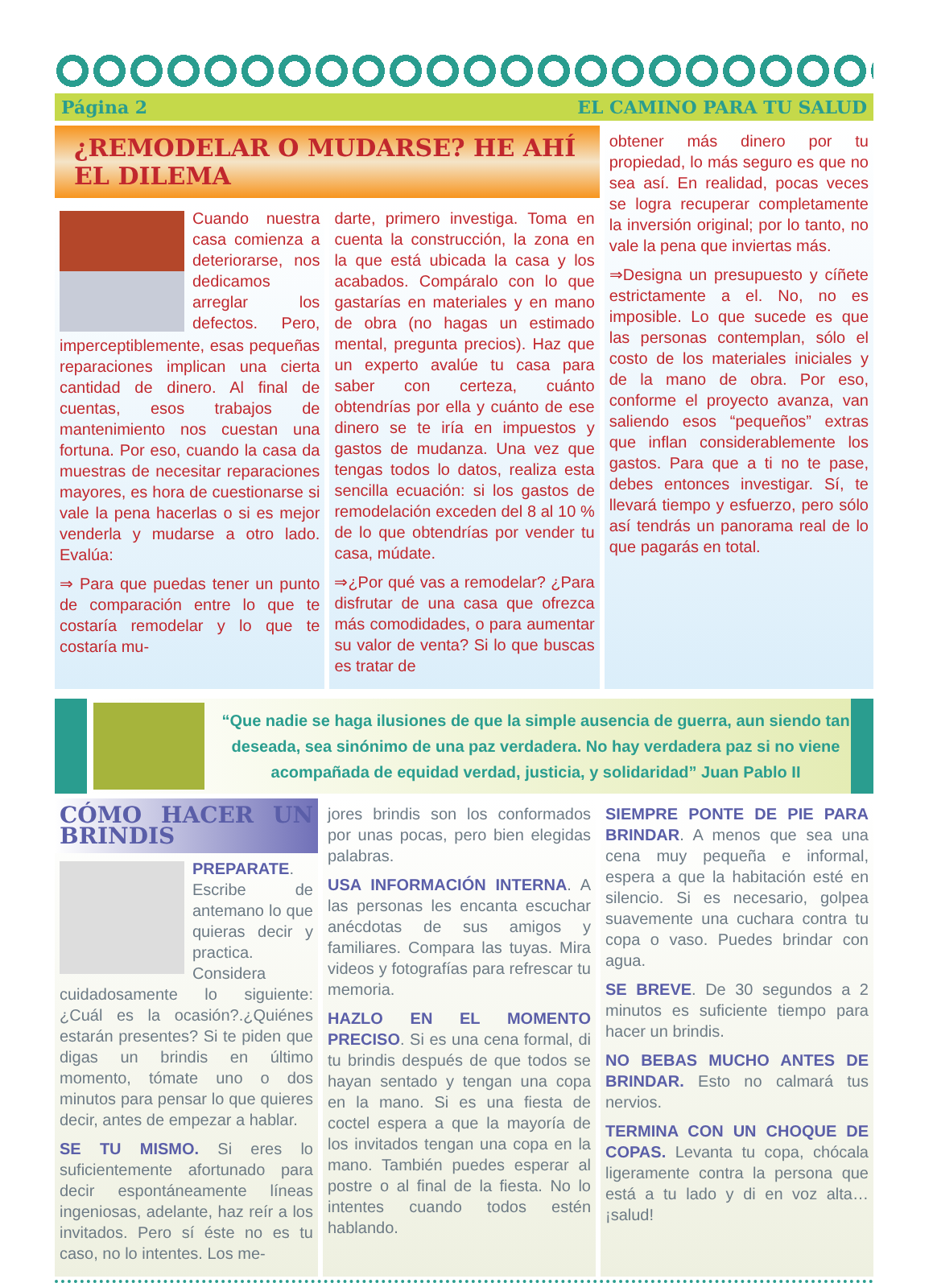Página 2 EL CAMINO PARA TU SALUD
¿REMODELAR O MUDARSE? HE AHÍ EL DILEMA
Cuando nuestra casa comienza a deteriorarse, nos dedicamos arreglar los defectos. Pero, imperceptiblemente, esas pequeñas reparaciones implican una cierta cantidad de dinero. Al final de cuentas, esos trabajos de mantenimiento nos cuestan una fortuna. Por eso, cuando la casa da muestras de necesitar reparaciones mayores, es hora de cuestionarse si vale la pena hacerlas o si es mejor venderla y mudarse a otro lado. Evalúa:
⇒ Para que puedas tener un punto de comparación entre lo que te costaría remodelar y lo que te costaría mu-
darte, primero investiga. Toma en cuenta la construcción, la zona en la que está ubicada la casa y los acabados. Compáralo con lo que gastarías en materiales y en mano de obra (no hagas un estimado mental, pregunta precios). Haz que un experto avalúe tu casa para saber con certeza, cuánto obtendrías por ella y cuánto de ese dinero se te iría en impuestos y gastos de mudanza. Una vez que tengas todos lo datos, realiza esta sencilla ecuación: si los gastos de remodelación exceden del 8 al 10 % de lo que obtendrías por vender tu casa, múdate.
⇒¿Por qué vas a remodelar? ¿Para disfrutar de una casa que ofrezca más comodidades, o para aumentar su valor de venta? Si lo que buscas es tratar de
obtener más dinero por tu propiedad, lo más seguro es que no sea así. En realidad, pocas veces se logra recuperar completamente la inversión original; por lo tanto, no vale la pena que inviertas más.
⇒Designa un presupuesto y cíñete estrictamente a el. No, no es imposible. Lo que sucede es que las personas contemplan, sólo el costo de los materiales iniciales y de la mano de obra. Por eso, conforme el proyecto avanza, van saliendo esos “pequeños” extras que inflan considerablemente los gastos. Para que a ti no te pase, debes entonces investigar. Sí, te llevará tiempo y esfuerzo, pero sólo así tendrás un panorama real de lo que pagarás en total.
“Que nadie se haga ilusiones de que la simple ausencia de guerra, aun siendo tan deseada, sea sinónimo de una paz verdadera. No hay verdadera paz si no viene acompañada de equidad verdad, justicia, y solidaridad” Juan Pablo II
CÓMO HACER UN BRINDIS
PREPARATE. Escribe de antemano lo que quieras decir y practica. Considera cuidadosamente lo siguiente: ¿Cuál es la ocasión?.¿Quiénes estarán presentes? Si te piden que digas un brindis en último momento, tómate uno o dos minutos para pensar lo que quieres decir, antes de empezar a hablar.
SE TU MISMO. Si eres lo suficientemente afortunado para decir espontáneamente líneas ingeniosas, adelante, haz reír a los invitados. Pero sí éste no es tu caso, no lo intentes. Los me-
jores brindis son los conformados por unas pocas, pero bien elegidas palabras.
USA INFORMACIÓN INTERNA. A las personas les encanta escuchar anécdotas de sus amigos y familiares. Compara las tuyas. Mira videos y fotografías para refrescar tu memoria.
HAZLO EN EL MOMENTO PRECISO. Si es una cena formal, di tu brindis después de que todos se hayan sentado y tengan una copa en la mano. Si es una fiesta de coctel espera a que la mayoría de los invitados tengan una copa en la mano. También puedes esperar al postre o al final de la fiesta. No lo intentes cuando todos estén hablando.
SIEMPRE PONTE DE PIE PARA BRINDAR. A menos que sea una cena muy pequeña e informal, espera a que la habitación esté en silencio. Si es necesario, golpea suavemente una cuchara contra tu copa o vaso. Puedes brindar con agua.
SE BREVE. De 30 segundos a 2 minutos es suficiente tiempo para hacer un brindis.
NO BEBAS MUCHO ANTES DE BRINDAR. Esto no calmará tus nervios.
TERMINA CON UN CHOQUE DE COPAS. Levanta tu copa, chócala ligeramente contra la persona que está a tu lado y di en voz alta…¡salud!